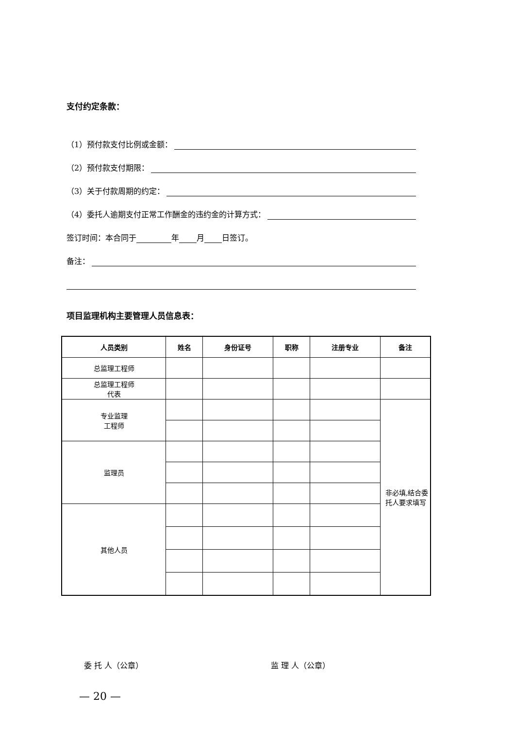支付约定条款：
（1）预付款支付比例或金额：
（2）预付款支付期限：
（3）关于付款周期的约定：
（4）委托人逾期支付正常工作酬金的违约金的计算方式：
签订时间：本合同于 年 月 日签订。
备注：
项目监理机构主要管理人员信息表：
| 人员类别 | 姓名 | 身份证号 | 职称 | 注册专业 | 备注 |
| --- | --- | --- | --- | --- | --- |
| 总监理工程师 | | | | | |
| 总监理工程师 代表 | | | | | |
| 专业监理 工程师 | | | | | 非必填,结合委托人要求填写 |
| 监理员 | | | | | |
| 其他人员 | | | | | |
委 托 人（公章） 监 理 人（公章）
— 20 —